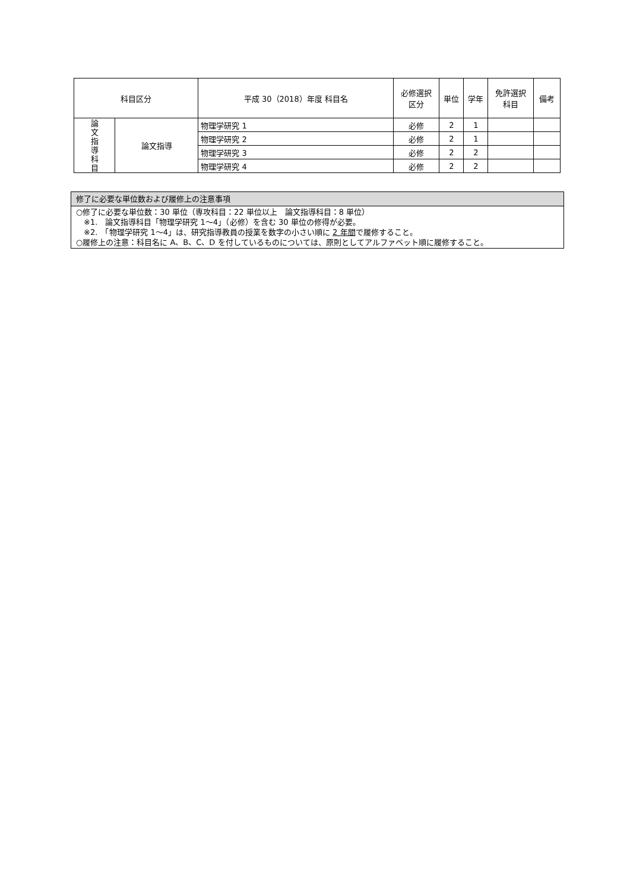| 科目区分 | | 平成 30（2018）年度 科目名 | 必修選択 区分 | 単位 | 学年 | 免許選択 科目 | 備考 |
| --- | --- | --- | --- | --- | --- | --- | --- |
| 論 文 指 導 科 目 | 論文指導 | 物理学研究 1 | 必修 | 2 | 1 | | |
| | | 物理学研究 2 | 必修 | 2 | 1 | | |
| | | 物理学研究 3 | 必修 | 2 | 2 | | |
| | | 物理学研究 4 | 必修 | 2 | 2 | | |
| 修了に必要な単位数および履修上の注意事項 |
| ○修了に必要な単位数：30 単位（専攻科目：22 単位以上 論文指導科目：8 単位） ※1. 論文指導科目「物理学研究 1～4」（必修）を含む 30 単位の修得が必要。 ※2. 「物理学研究 1～4」は、研究指導教員の授業を数字の小さい順に 2 年間 で履修すること。 ○履修上の注意：科目名に A、B、C、D を付しているものについては、原則としてアルファベット順に履修すること。 |